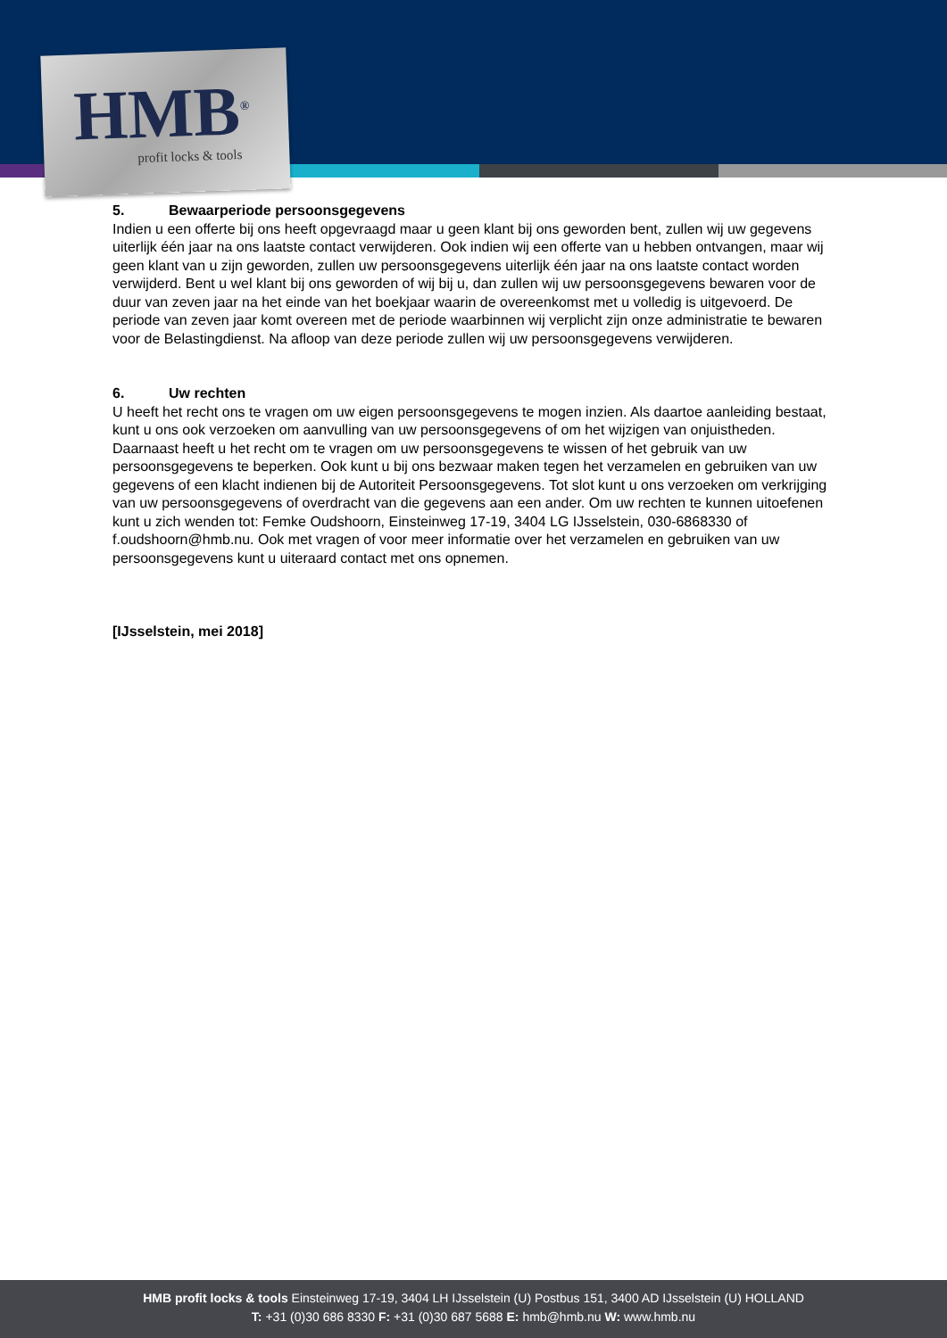HMB<sup>®</sup>
profit locks & tools
5. Bewaarperiode persoonsgegevens
Indien u een offerte bij ons heeft opgevraagd maar u geen klant bij ons geworden bent, zullen wij uw gegevens uiterlijk één jaar na ons laatste contact verwijderen. Ook indien wij een offerte van u hebben ontvangen, maar wij geen klant van u zijn geworden, zullen uw persoonsgegevens uiterlijk één jaar na ons laatste contact worden verwijderd. Bent u wel klant bij ons geworden of wij bij u, dan zullen wij uw persoonsgegevens bewaren voor de duur van zeven jaar na het einde van het boekjaar waarin de overeenkomst met u volledig is uitgevoerd. De periode van zeven jaar komt overeen met de periode waarbinnen wij verplicht zijn onze administratie te bewaren voor de Belastingdienst. Na afloop van deze periode zullen wij uw persoonsgegevens verwijderen.
6. Uw rechten
U heeft het recht ons te vragen om uw eigen persoonsgegevens te mogen inzien. Als daartoe aanleiding bestaat, kunt u ons ook verzoeken om aanvulling van uw persoonsgegevens of om het wijzigen van onjuistheden. Daarnaast heeft u het recht om te vragen om uw persoonsgegevens te wissen of het gebruik van uw persoonsgegevens te beperken. Ook kunt u bij ons bezwaar maken tegen het verzamelen en gebruiken van uw gegevens of een klacht indienen bij de Autoriteit Persoonsgegevens. Tot slot kunt u ons verzoeken om verkrijging van uw persoonsgegevens of overdracht van die gegevens aan een ander. Om uw rechten te kunnen uitoefenen kunt u zich wenden tot: Femke Oudshoorn, Einsteinweg 17-19, 3404 LG IJsselstein, 030-6868330 of f.oudshoorn@hmb.nu. Ook met vragen of voor meer informatie over het verzamelen en gebruiken van uw persoonsgegevens kunt u uiteraard contact met ons opnemen.
[IJsselstein, mei 2018]
HMB profit locks & tools Einsteinweg 17-19, 3404 LH IJsselstein (U) Postbus 151, 3400 AD IJsselstein (U) HOLLAND
T: +31 (0)30 686 8330 F: +31 (0)30 687 5688 E: hmb@hmb.nu W: www.hmb.nu